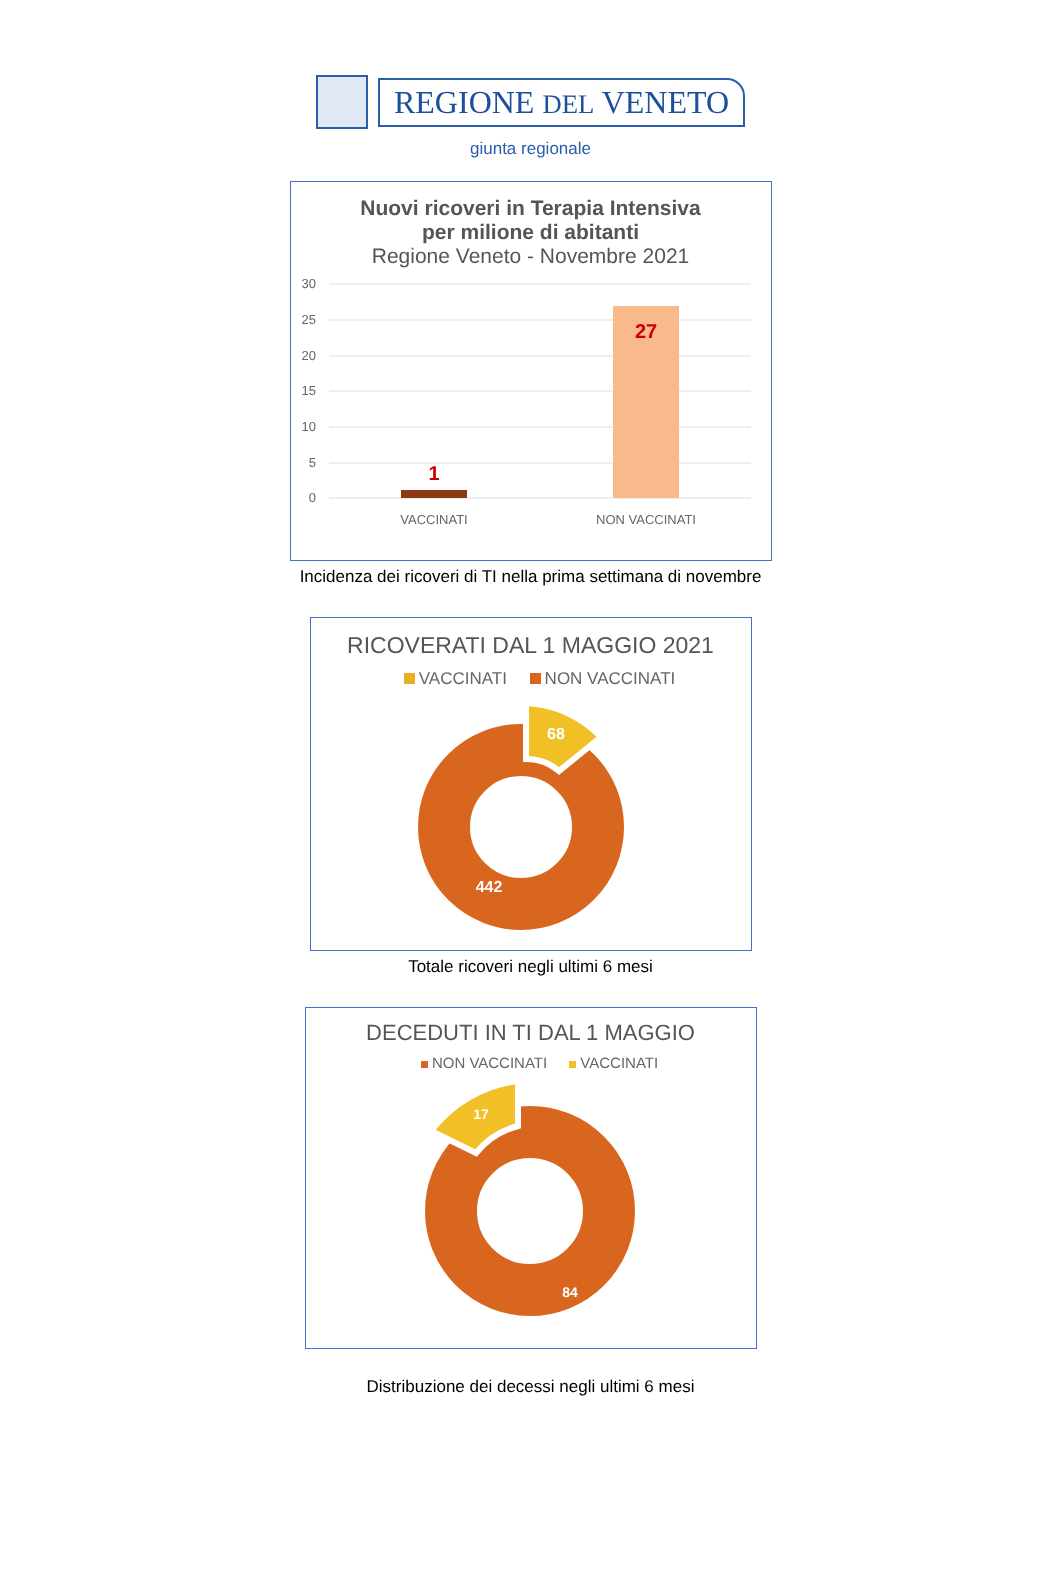REGIONE DEL VENETO
giunta regionale
Nuovi ricoveri in Terapia Intensiva
per milione di abitanti
Regione Veneto - Novembre 2021
30
25
20
15
10
5
0
1
27
VACCINATI
NON VACCINATI
Incidenza dei ricoveri di TI nella prima settimana di novembre
RICOVERATI DAL 1 MAGGIO 2021
VACCINATI NON VACCINATI
68
442
Totale ricoveri negli ultimi 6 mesi
DECEDUTI IN TI DAL 1 MAGGIO
NON VACCINATI VACCINATI
17
84
Distribuzione dei decessi negli ultimi 6 mesi